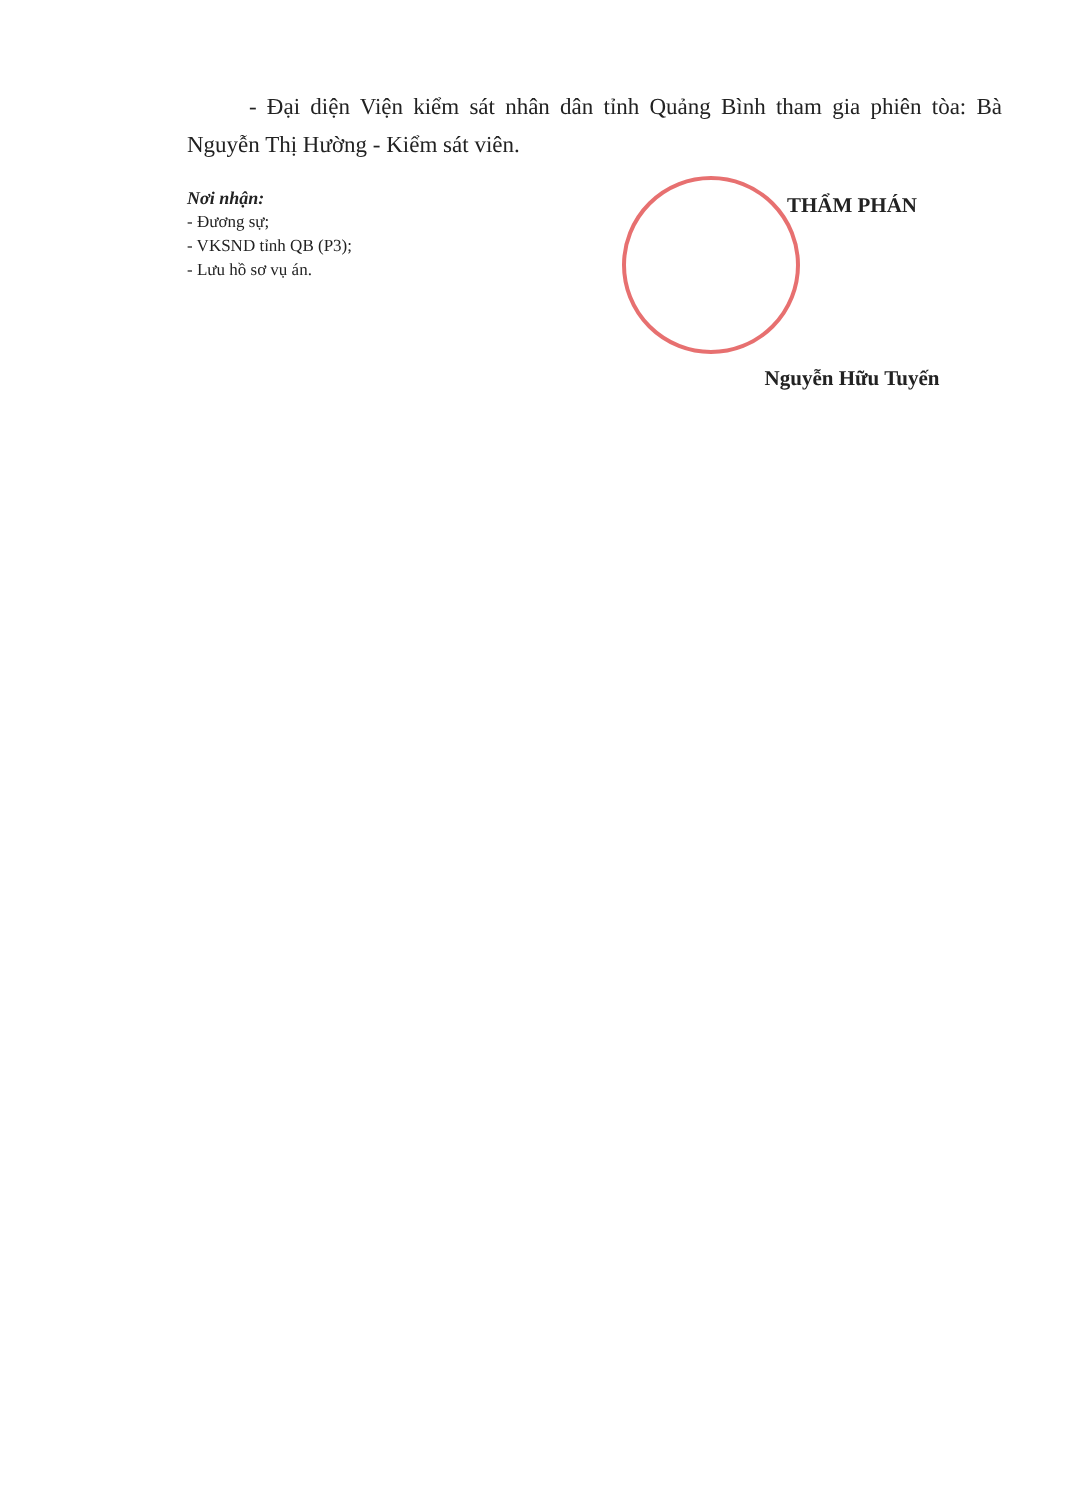- Đại diện Viện kiểm sát nhân dân tỉnh Quảng Bình tham gia phiên tòa: Bà Nguyễn Thị Hường - Kiểm sát viên.
Nơi nhận:
- Đương sự;
- VKSND tỉnh QB (P3);
- Lưu hồ sơ vụ án.
THẨM PHÁN
Nguyễn Hữu Tuyến